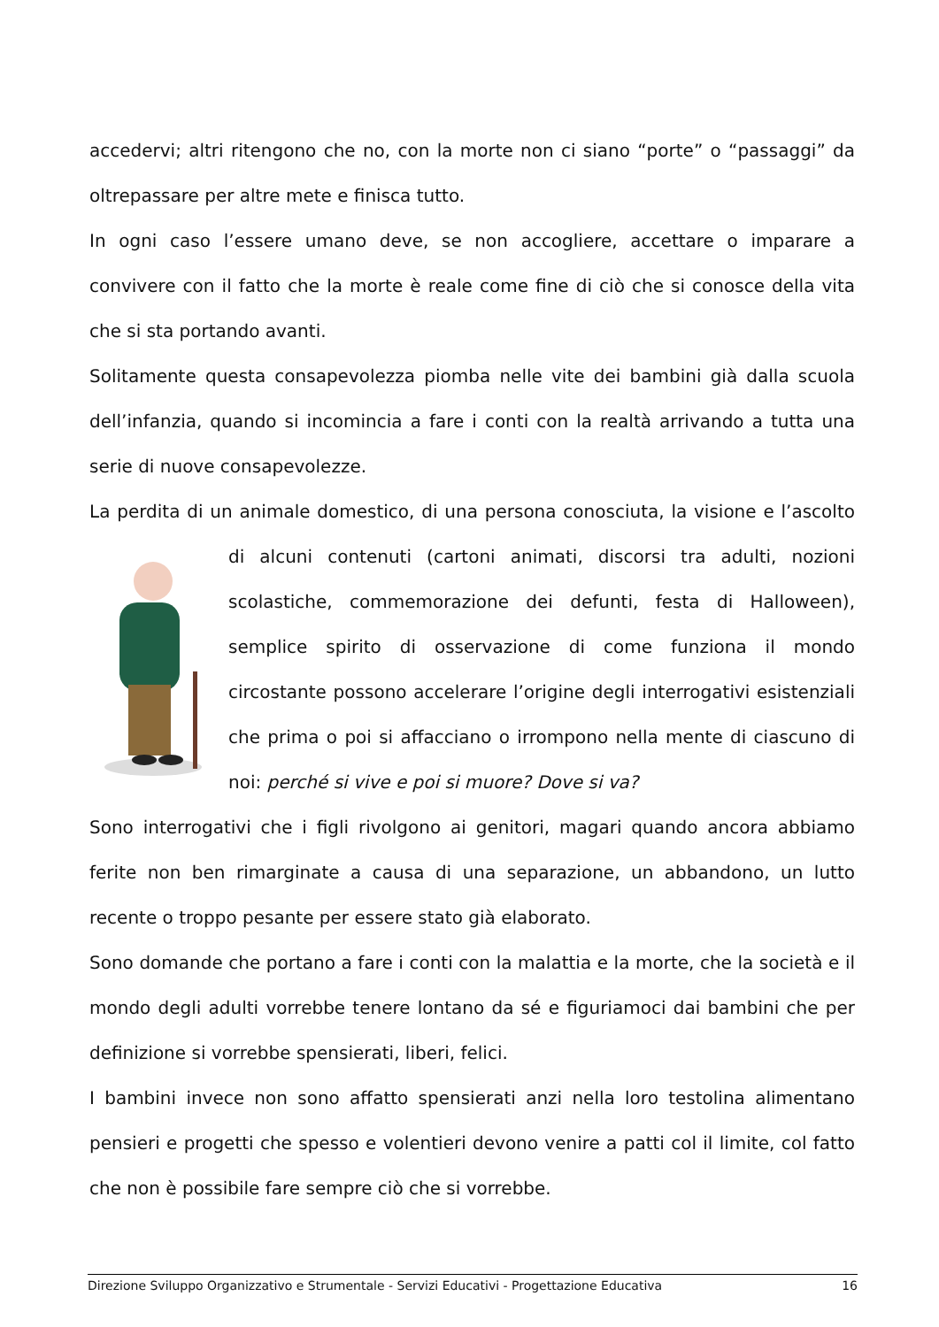accedervi; altri ritengono che no, con la morte non ci siano “porte” o “passaggi” da oltrepassare per altre mete e finisca tutto.
In ogni caso l’essere umano deve, se non accogliere, accettare o imparare a convivere con il fatto che la morte è reale come fine di ciò che si conosce della vita che si sta portando avanti.
Solitamente questa consapevolezza piomba nelle vite dei bambini già dalla scuola dell’infanzia, quando si incomincia a fare i conti con la realtà arrivando a tutta una serie di nuove consapevolezze.
La perdita di un animale domestico, di una persona conosciuta, la visione e l’ascolto di alcuni contenuti (cartoni animati, discorsi tra adulti, nozioni scolastiche, commemorazione dei defunti, festa di Halloween), semplice spirito di osservazione di come funziona il mondo circostante possono accelerare l’origine degli interrogativi esistenziali che prima o poi si affacciano o irrompono nella mente di ciascuno di noi: perché si vive e poi si muore? Dove si va?
Sono interrogativi che i figli rivolgono ai genitori, magari quando ancora abbiamo ferite non ben rimarginate a causa di una separazione, un abbandono, un lutto recente o troppo pesante per essere stato già elaborato.
Sono domande che portano a fare i conti con la malattia e la morte, che la società e il mondo degli adulti vorrebbe tenere lontano da sé e figuriamoci dai bambini che per definizione si vorrebbe spensierati, liberi, felici.
I bambini invece non sono affatto spensierati anzi nella loro testolina alimentano pensieri e progetti che spesso e volentieri devono venire a patti col il limite, col fatto che non è possibile fare sempre ciò che si vorrebbe.
Direzione Sviluppo Organizzativo e Strumentale - Servizi Educativi - Progettazione Educativa 16